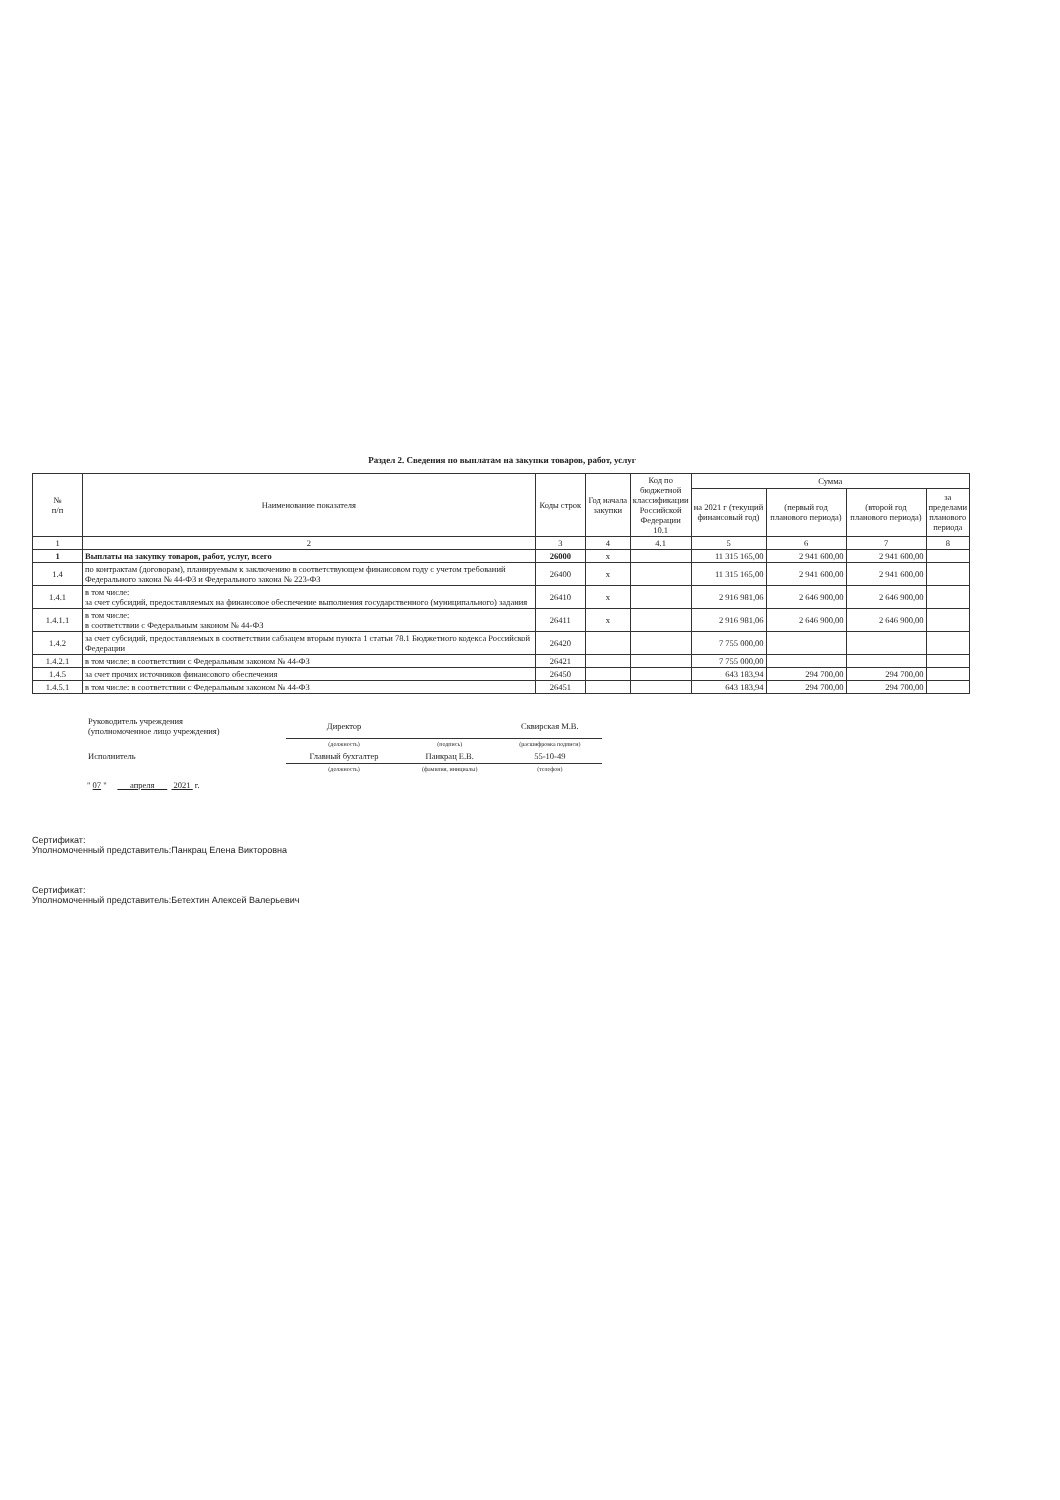Раздел 2. Сведения по выплатам на закупки товаров, работ, услуг
| № п/п | Наименование показателя | Коды строк | Год начала закупки | Код по бюджетной классификации Российской Федерации 10.1 | Сумма | | | |
| --- | --- | --- | --- | --- | --- | --- | --- | --- |
| | | | | | на 2021 г (текущий финансовый год) | (первый год планового периода) | (второй год планового периода) | за пределами планового периода |
| 1 | 2 | 3 | 4 | 4.1 | 5 | 6 | 7 | 8 |
| 1 | Выплаты на закупку товаров, работ, услуг, всего | 26000 | х | | 11 315 165,00 | 2 941 600,00 | 2 941 600,00 | |
| 1.4 | по контрактам (договорам), планируемым к заключению в соответствующем финансовом году с учетом требований Федерального закона № 44-ФЗ и Федерального закона № 223-ФЗ | 26400 | х | | 11 315 165,00 | 2 941 600,00 | 2 941 600,00 | |
| 1.4.1 | в том числе: за счет субсидий, предоставляемых на финансовое обеспечение выполнения государственного (муниципального) задания | 26410 | х | | 2 916 981,06 | 2 646 900,00 | 2 646 900,00 | |
| 1.4.1.1 | в том числе: в соответствии с Федеральным законом № 44-ФЗ | 26411 | х | | 2 916 981,06 | 2 646 900,00 | 2 646 900,00 | |
| 1.4.2 | за счет субсидий, предоставляемых в соответствии сабзацем вторым пункта 1 статьи 78.1 Бюджетного кодекса Российской Федерации | 26420 | | | 7 755 000,00 | | | |
| 1.4.2.1 | в том числе: в соответствии с Федеральным законом № 44-ФЗ | 26421 | | | 7 755 000,00 | | | |
| 1.4.5 | за счет прочих источников финансового обеспечения | 26450 | | | 643 183,94 | 294 700,00 | 294 700,00 | |
| 1.4.5.1 | в том числе: в соответствии с Федеральным законом № 44-ФЗ | 26451 | | | 643 183,94 | 294 700,00 | 294 700,00 | |
| Руководитель учреждения (уполномоченное лицо учреждения) | Директор | | Сквирская М.В. |
| | (должность) | (подпись) | (расшифровка подписи) |
| Исполнитель | Главный бухгалтер | Панкрац Е.В. | 55-10-49 |
| | (должность) | (фамилия, инициалы) | (телефон) |
" 07 " апреля 2021 г.
Сертификат:
Уполномоченный представитель:Панкрац Елена Викторовна
Сертификат:
Уполномоченный представитель:Бетехтин Алексей Валерьевич